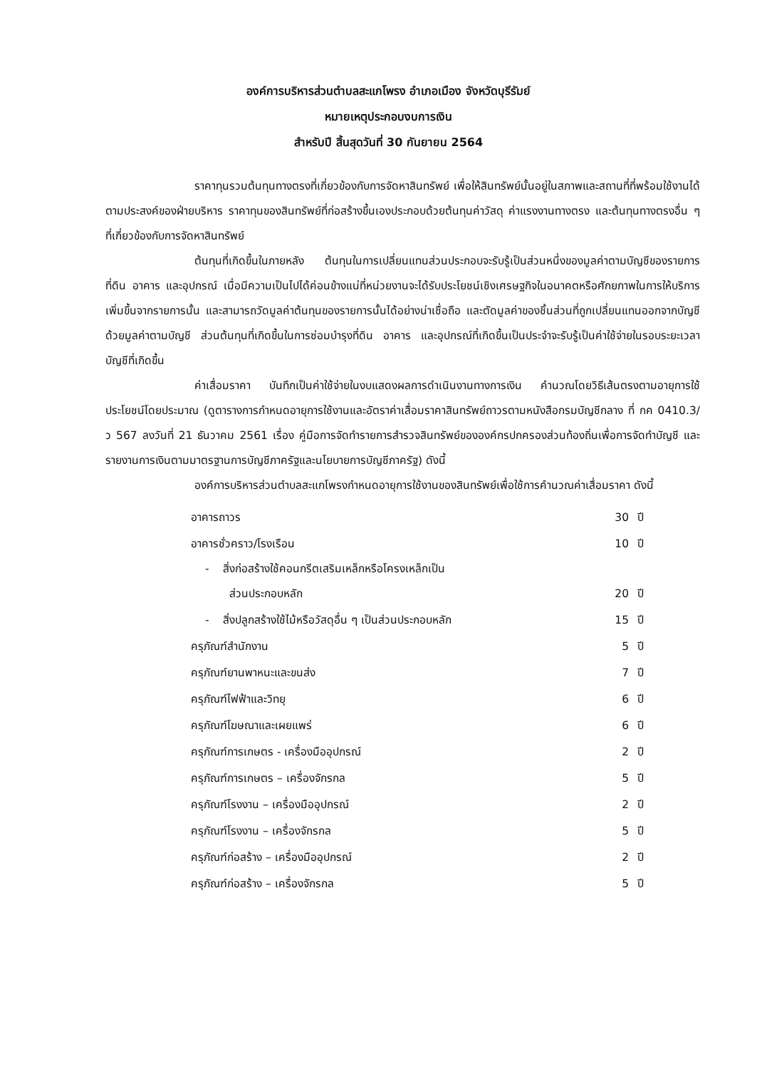องค์การบริหารส่วนตำบลสะแกโพรง อำเภอเมือง จังหวัดบุรีรัมย์
หมายเหตุประกอบงบการเงิน
สำหรับปี สิ้นสุดวันที่ 30 กันยายน 2564
ราคาทุนรวมต้นทุนทางตรงที่เกี่ยวข้องกับการจัดหาสินทรัพย์ เพื่อให้สินทรัพย์นั้นอยู่ในสภาพและสถานที่ที่พร้อมใช้งานได้ตามประสงค์ของฝ่ายบริหาร ราคาทุนของสินทรัพย์ที่ก่อสร้างขึ้นเองประกอบด้วยต้นทุนค่าวัสดุ ค่าแรงงานทางตรง และต้นทุนทางตรงอื่น ๆ ที่เกี่ยวข้องกับการจัดหาสินทรัพย์
ต้นทุนที่เกิดขึ้นในภายหลัง ต้นทุนในการเปลี่ยนแทนส่วนประกอบจะรับรู้เป็นส่วนหนึ่งของมูลค่าตามบัญชีของรายการที่ดิน อาคาร และอุปกรณ์ เมื่อมีความเป็นไปได้ค่อนข้างแน่ที่หน่วยงานจะได้รับประโยชน์เชิงเศรษฐกิจในอนาคตหรือศักยภาพในการให้บริการเพิ่มขึ้นจากรายการนั้น และสามารถวัดมูลค่าต้นทุนของรายการนั้นได้อย่างน่าเชื่อถือ และตัดมูลค่าของชิ้นส่วนที่ถูกเปลี่ยนแทนออกจากบัญชีด้วยมูลค่าตามบัญชี ส่วนต้นทุนที่เกิดขึ้นในการซ่อมบำรุงที่ดิน อาคาร และอุปกรณ์ที่เกิดขึ้นเป็นประจำจะรับรู้เป็นค่าใช้จ่ายในรอบระยะเวลาบัญชีที่เกิดขึ้น
ค่าเสื่อมราคา บันทึกเป็นค่าใช้จ่ายในงบแสดงผลการดำเนินงานทางการเงิน คำนวณโดยวิธีเส้นตรงตามอายุการใช้ประโยชน์โดยประมาณ (ดูตารางการกำหนดอายุการใช้งานและอัตราค่าเสื่อมราคาสินทรัพย์ถาวรตามหนังสือกรมบัญชีกลาง ที่ กค 0410.3/ว 567 ลงวันที่ 21 ธันวาคม 2561 เรื่อง คู่มือการจัดทำรายการสำรวจสินทรัพย์ขององค์กรปกครองส่วนท้องถิ่นเพื่อการจัดทำบัญชี และรายงานการเงินตามมาตรฐานการบัญชีภาครัฐและนโยบายการบัญชีภาครัฐ) ดังนี้
องค์การบริหารส่วนตำบลสะแกโพรงกำหนดอายุการใช้งานของสินทรัพย์เพื่อใช้การคำนวณค่าเสื่อมราคา ดังนี้
| อาคารถาวร | 30 | ปี |
| อาคารชั่วคราว/โรงเรือน | 10 | ปี |
| - สิ่งก่อสร้างใช้คอนกรีตเสริมเหล็กหรือโครงเหล็กเป็น ส่วนประกอบหลัก | 20 | ปี |
| - สิ่งปลูกสร้างใช้ไม้หรือวัสดุอื่น ๆ เป็นส่วนประกอบหลัก | 15 | ปี |
| ครุภัณฑ์สำนักงาน | 5 | ปี |
| ครุภัณฑ์ยานพาหนะและขนส่ง | 7 | ปี |
| ครุภัณฑ์ไฟฟ้าและวิทยุ | 6 | ปี |
| ครุภัณฑ์โฆษณาและเผยแพร่ | 6 | ปี |
| ครุภัณฑ์การเกษตร - เครื่องมืออุปกรณ์ | 2 | ปี |
| ครุภัณฑ์การเกษตร – เครื่องจักรกล | 5 | ปี |
| ครุภัณฑ์โรงงาน – เครื่องมืออุปกรณ์ | 2 | ปี |
| ครุภัณฑ์โรงงาน – เครื่องจักรกล | 5 | ปี |
| ครุภัณฑ์ก่อสร้าง – เครื่องมืออุปกรณ์ | 2 | ปี |
| ครุภัณฑ์ก่อสร้าง – เครื่องจักรกล | 5 | ปี |